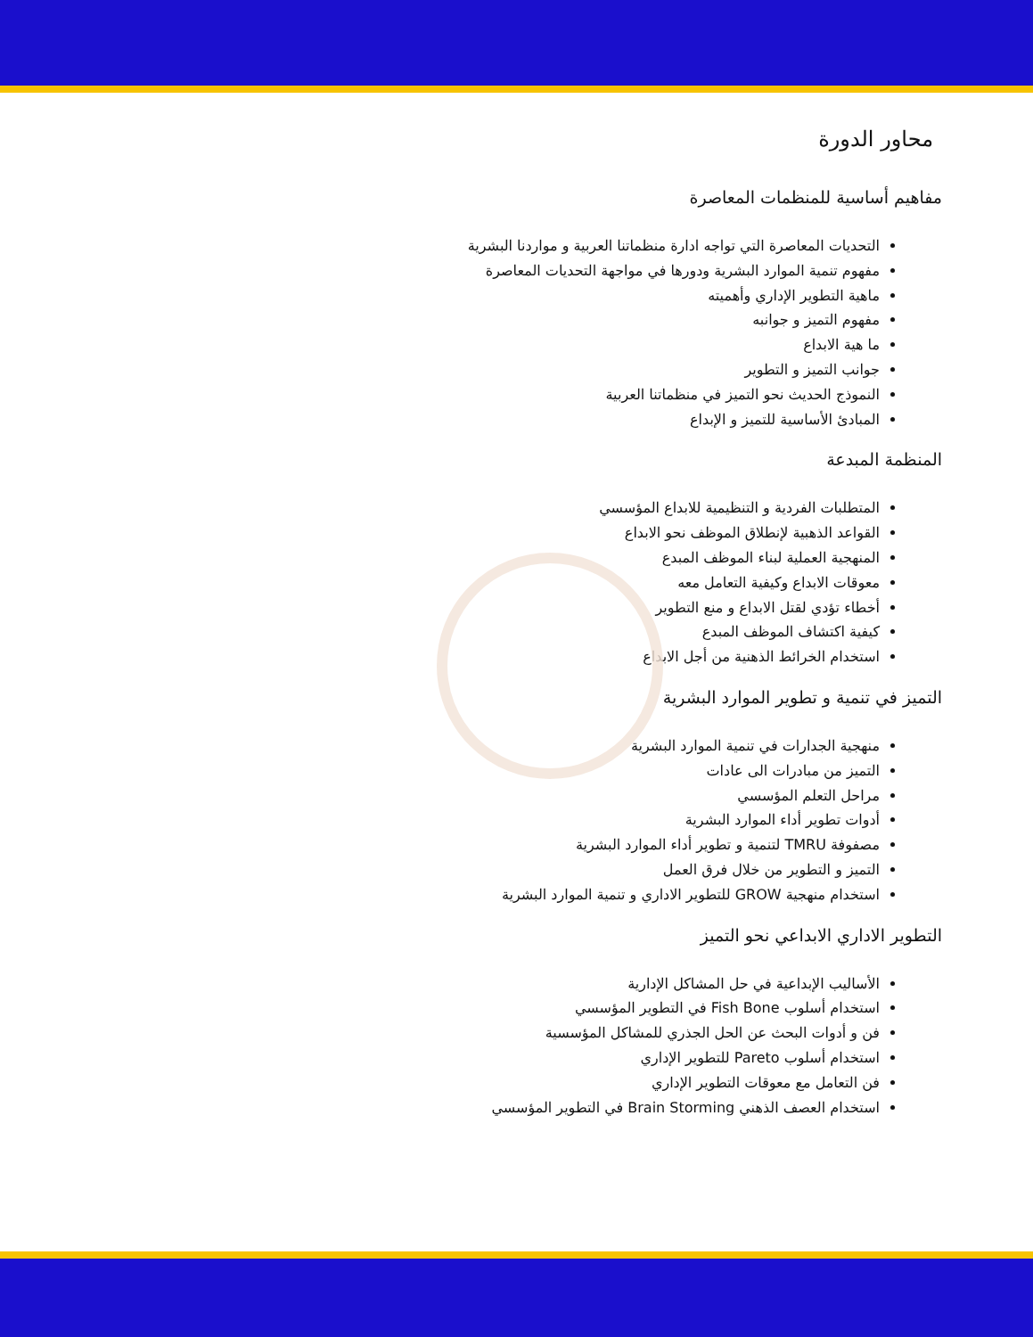محاور الدورة
مفاهيم أساسية للمنظمات المعاصرة
التحديات المعاصرة التي تواجه ادارة منظماتنا العربية و مواردنا البشرية
مفهوم تنمية الموارد البشرية ودورها في مواجهة التحديات المعاصرة
ماهية التطوير الإداري وأهميته
مفهوم التميز و جوانبه
ما هية الابداع
جوانب التميز و التطوير
النموذج الحديث نحو التميز في منظماتنا العربية
المبادئ الأساسية للتميز و الإبداع
المنظمة المبدعة
المتطلبات الفردية و التنظيمية للابداع المؤسسي
القواعد الذهبية لإنطلاق الموظف نحو الابداع
المنهجية العملية لبناء الموظف المبدع
معوقات الابداع وكيفية التعامل معه
أخطاء تؤدي لقتل الابداع و منع التطوير
كيفية اكتشاف الموظف المبدع
استخدام الخرائط الذهنية من أجل الابداع
التميز في تنمية و تطوير الموارد البشرية
منهجية الجدارات في تنمية الموارد البشرية
التميز من مبادرات الى عادات
مراحل التعلم المؤسسي
أدوات تطوير أداء الموارد البشرية
مصفوفة TMRU لتنمية و تطوير أداء الموارد البشرية
التميز و التطوير من خلال فرق العمل
استخدام منهجية GROW للتطوير الاداري و تنمية الموارد البشرية
التطوير الاداري الابداعي نحو التميز
الأساليب الإبداعية في حل المشاكل الإدارية
استخدام أسلوب Fish Bone في التطوير المؤسسي
فن و أدوات البحث عن الحل الجذري للمشاكل المؤسسية
استخدام أسلوب Pareto للتطوير الإداري
فن التعامل مع معوقات التطوير الإداري
استخدام العصف الذهني Brain Storming في التطوير المؤسسي